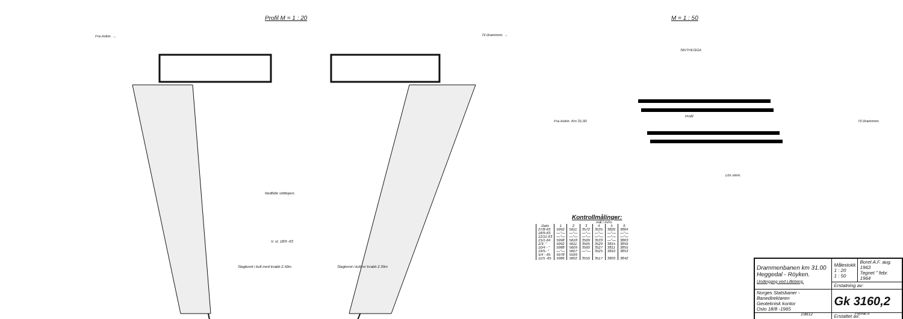Profil M = 1 : 20
Fra Asker. →
Til Drammen. →
Nedfelte stöttejern.
V. st. 18/9 -63
Slagboret i kult med kvabb 2.50m
Slagboret i kult m/ kvabb 2.30m
M = 1 : 50
SKITHEGGA
Fra Asker. Km 31.00
Profil
Til Drammen.
Lös stein.
Kontrollmålinger:
mål i m/m.
| Dato | 1 | 2 | 3 | 4 | 5 | 6 |
| --- | --- | --- | --- | --- | --- | --- |
| 27/8-63 | 5992 | 5611 | 3572 | 3535 | 3820 | 3864 |
| 18/9-63 | —"— | —"— | —"— | —"— | —"— | —"— |
| 12/11-63 | —"— | —"— | —"— | —"— | —"— | —"— |
| 15/1-64 | 5998 | 5618 | 3569 | 3533 | —"— | 3863 |
| 2/3- " | 5992 | 5611 | 3565 | 3529 | 3815 | 3859 |
| 10/4 - " | 5988 | 5609 | 3560 | 3527 | 3811 | 3855 |
| 19/5- " | —"— | 5607 | —"— | 3525 | 3810 | 3853 |
| 5/4 - 65 | 5978 | 5599 | | | | |
| 11/5 -65 | 5986 | 5602 | 3550 | 3517 | 3803 | 3842 |
| Drammenbanen km 31.00 Heggedal - Röyken. Undergang ved Lilleberg. | Målestokk 1 : 20 1 : 50 | Boret A.F. aug. 1963 Tegnet " febr. 1964 |
| | Erstatning av: | |
| Norges Statsbaner - Banedirektøren Geoteknisk kontor Oslo 18/8 -1965 | Gk 3160,2 | |
| | Erstattet av: | |
19B12 Format A